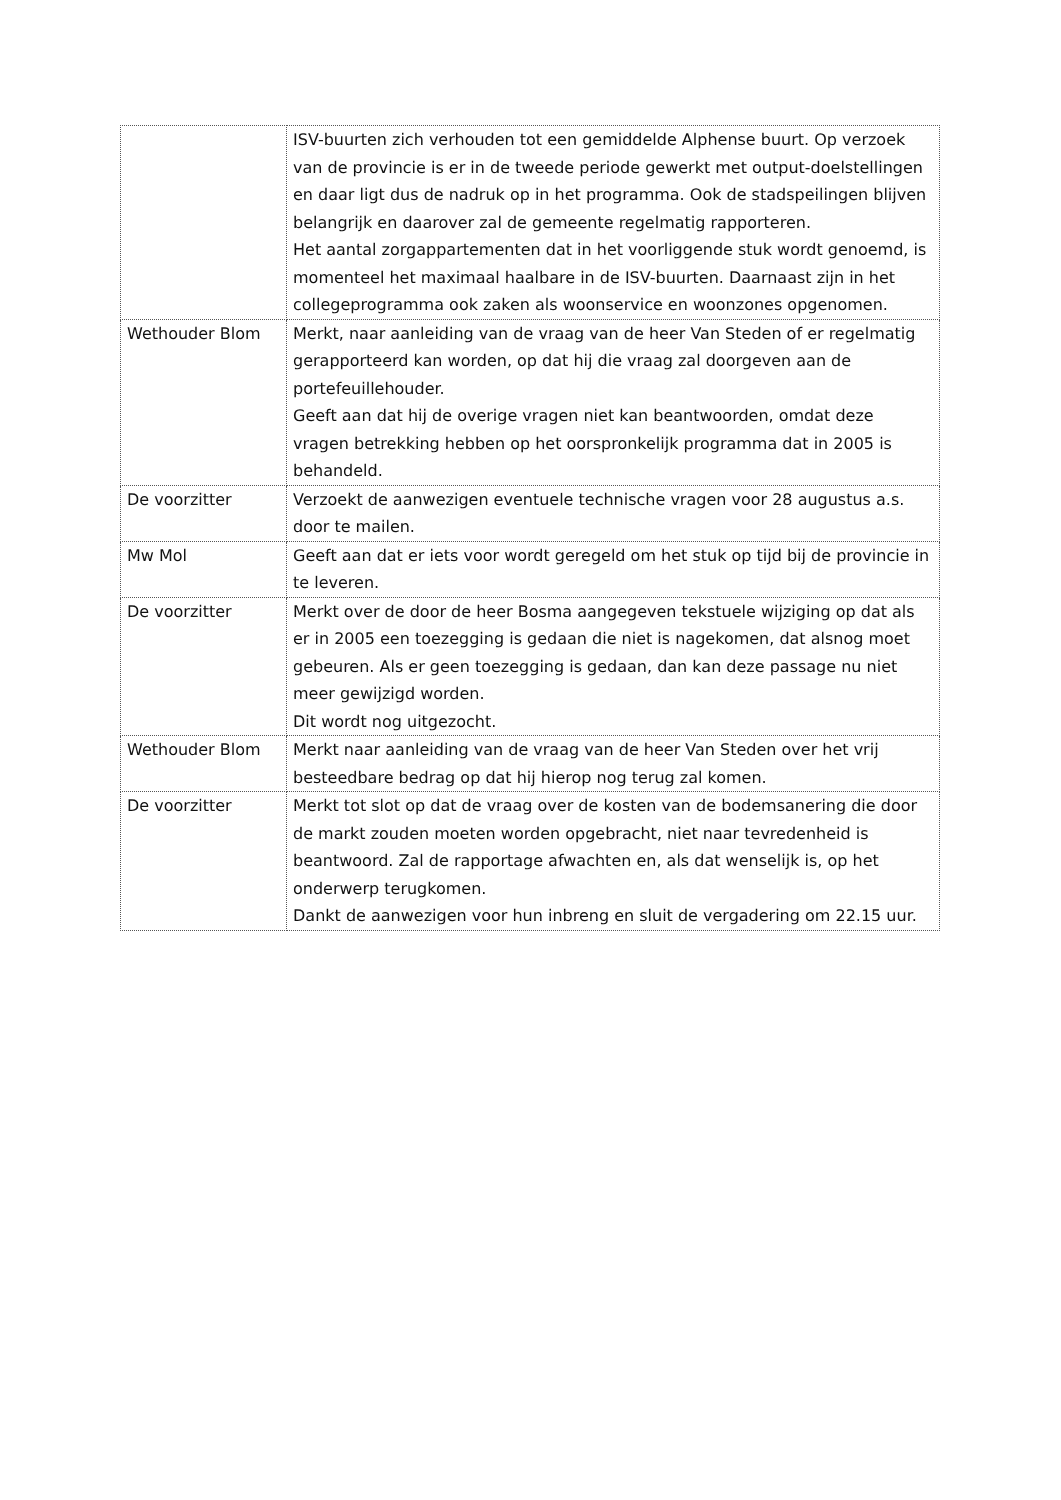| | ISV-buurten zich verhouden tot een gemiddelde Alphense buurt. Op verzoek van de provincie is er in de tweede periode gewerkt met output-doelstellingen en daar ligt dus de nadruk op in het programma. Ook de stadspeilingen blijven belangrijk en daarover zal de gemeente regelmatig rapporteren. Het aantal zorgappartementen dat in het voorliggende stuk wordt genoemd, is momenteel het maximaal haalbare in de ISV-buurten. Daarnaast zijn in het collegeprogramma ook zaken als woonservice en woonzones opgenomen. |
| Wethouder Blom | Merkt, naar aanleiding van de vraag van de heer Van Steden of er regelmatig gerapporteerd kan worden, op dat hij die vraag zal doorgeven aan de portefeuillehouder. Geeft aan dat hij de overige vragen niet kan beantwoorden, omdat deze vragen betrekking hebben op het oorspronkelijk programma dat in 2005 is behandeld. |
| De voorzitter | Verzoekt de aanwezigen eventuele technische vragen voor 28 augustus a.s. door te mailen. |
| Mw Mol | Geeft aan dat er iets voor wordt geregeld om het stuk op tijd bij de provincie in te leveren. |
| De voorzitter | Merkt over de door de heer Bosma aangegeven tekstuele wijziging op dat als er in 2005 een toezegging is gedaan die niet is nagekomen, dat alsnog moet gebeuren. Als er geen toezegging is gedaan, dan kan deze passage nu niet meer gewijzigd worden. Dit wordt nog uitgezocht. |
| Wethouder Blom | Merkt naar aanleiding van de vraag van de heer Van Steden over het vrij besteedbare bedrag op dat hij hierop nog terug zal komen. |
| De voorzitter | Merkt tot slot op dat de vraag over de kosten van de bodemsanering die door de markt zouden moeten worden opgebracht, niet naar tevredenheid is beantwoord. Zal de rapportage afwachten en, als dat wenselijk is, op het onderwerp terugkomen. Dankt de aanwezigen voor hun inbreng en sluit de vergadering om 22.15 uur. |